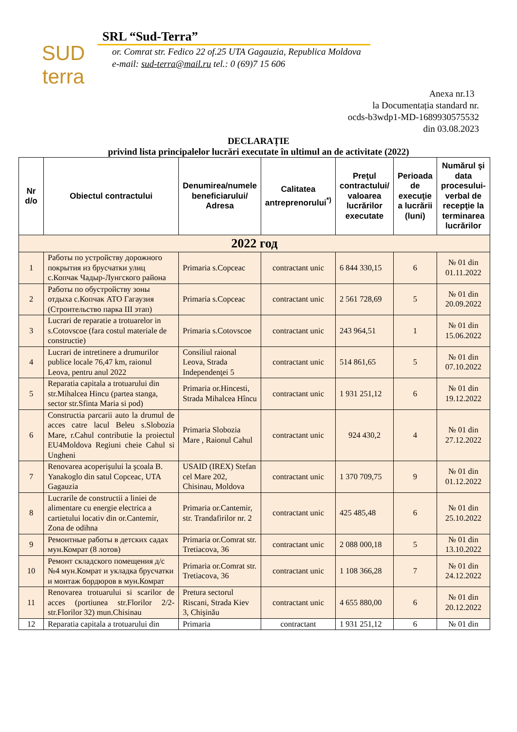SUD
terra
SRL “Sud-Terra”
or. Comrat str. Fedico 22 of.25 UTA Gagauzia, Republica Moldova
e-mail: sud-terra@mail.ru tel.: 0 (69)7 15 606
Anexa nr.13
la Documentația standard nr.
ocds-b3wdp1-MD-1689930575532
din 03.08.2023
DECLARAȚIE
privind lista principalelor lucrări executate în ultimul an de activitate (2022)
| Nr d/o | Obiectul contractului | Denumirea/numele beneficiarului/ Adresa | Calitatea antreprenorului<sup>*)</sup> | Preţul contractului/ valoarea lucrărilor executate | Perioada de execuţie a lucrării (luni) | Numărul şi data procesului-verbal de recepţie la terminarea lucrărilor |
| --- | --- | --- | --- | --- | --- | --- |
| 2022 год | | | | | | |
| 1 | Работы по устройству дорожного покрытия из брусчатки улиц с.Копчак Чадыр-Лунгского района | Primaria s.Copceac | contractant unic | 6 844 330,15 | 6 | № 01 din 01.11.2022 |
| 2 | Работы по обустройству зоны отдыха с.Копчак АТО Гагаузия (Строительство парка III этап) | Primaria s.Copceac | contractant unic | 2 561 728,69 | 5 | № 01 din 20.09.2022 |
| 3 | Lucrari de reparatie a trotuarelor in s.Cotovscoe (fara costul materiale de constructie) | Primaria s.Cotovscoe | contractant unic | 243 964,51 | 1 | № 01 din 15.06.2022 |
| 4 | Lucrari de intretinere a drumurilor publice locale 76,47 km, raionul Leova, pentru anul 2022 | Consiliul raional Leova, Strada Independenţei 5 | contractant unic | 514 861,65 | 5 | № 01 din 07.10.2022 |
| 5 | Reparatia capitala a trotuarului din str.Mihalcea Hincu (partea stanga, sector str.Sfinta Maria si pod) | Primaria or.Hincesti, Strada Mihalcea Hîncu | contractant unic | 1 931 251,12 | 6 | № 01 din 19.12.2022 |
| 6 | Constructia parcarii auto la drumul de acces catre lacul Beleu s.Slobozia Mare, r.Cahul contributie la proiectul EU4Moldova Regiuni cheie Cahul si Ungheni | Primaria Slobozia Mare , Raionul Cahul | contractant unic | 924 430,2 | 4 | № 01 din 27.12.2022 |
| 7 | Renovarea acoperişului la şcoala B. Yanakoglo din satul Copceac, UTA Gagauzia | USAID (IREX) Stefan cel Mare 202, Chisinau, Moldova | contractant unic | 1 370 709,75 | 9 | № 01 din 01.12.2022 |
| 8 | Lucrarile de constructii a liniei de alimentare cu energie electrica a cartietului locativ din or.Cantemir, Zona de odihna | Primaria or.Cantemir, str. Trandafirilor nr. 2 | contractant unic | 425 485,48 | 6 | № 01 din 25.10.2022 |
| 9 | Ремонтные работы в детских садах мун.Комрат (8 лотов) | Primaria or.Comrat str. Tretiacova, 36 | contractant unic | 2 088 000,18 | 5 | № 01 din 13.10.2022 |
| 10 | Ремонт складского помещения д/с №4 мун.Комрат и укладка брусчатки и монтаж бордюров в мун.Комрат | Primaria or.Comrat str. Tretiacova, 36 | contractant unic | 1 108 366,28 | 7 | № 01 din 24.12.2022 |
| 11 | Renovarea trotuarului si scarilor de acces (portiunea str.Florilor 2/2-str.Florilor 32) mun.Chisinau | Pretura sectorul Riscani, Strada Kiev 3, Chişinău | contractant unic | 4 655 880,00 | 6 | № 01 din 20.12.2022 |
| 12 | Reparatia capitala a trotuarului din | Primaria | contractant | 1 931 251,12 | 6 | № 01 din |